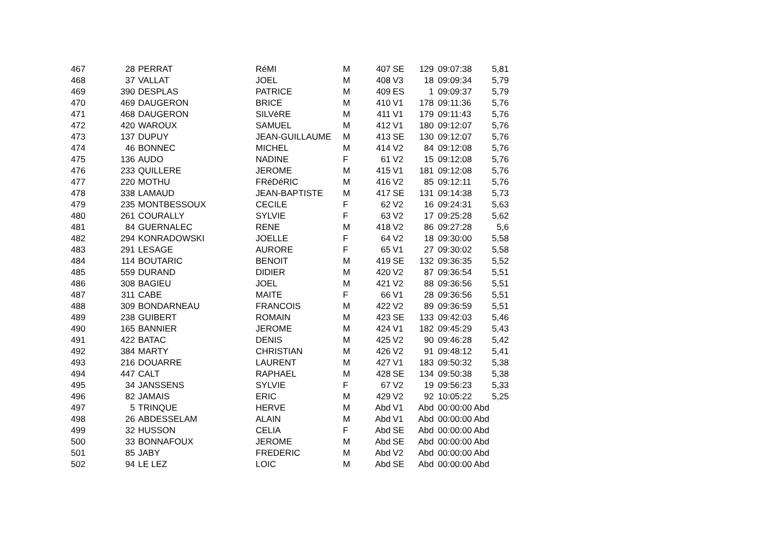| 467 | 28 | PERRAT | RéMI | M | 407 | SE | 129 | 09:07:38 | 5,81 |
| 468 | 37 | VALLAT | JOEL | M | 408 | V3 | 18 | 09:09:34 | 5,79 |
| 469 | 390 | DESPLAS | PATRICE | M | 409 | ES | 1 | 09:09:37 | 5,79 |
| 470 | 469 | DAUGERON | BRICE | M | 410 | V1 | 178 | 09:11:36 | 5,76 |
| 471 | 468 | DAUGERON | SILVèRE | M | 411 | V1 | 179 | 09:11:43 | 5,76 |
| 472 | 420 | WAROUX | SAMUEL | M | 412 | V1 | 180 | 09:12:07 | 5,76 |
| 473 | 137 | DUPUY | JEAN-GUILLAUME | M | 413 | SE | 130 | 09:12:07 | 5,76 |
| 474 | 46 | BONNEC | MICHEL | M | 414 | V2 | 84 | 09:12:08 | 5,76 |
| 475 | 136 | AUDO | NADINE | F | 61 | V2 | 15 | 09:12:08 | 5,76 |
| 476 | 233 | QUILLERE | JEROME | M | 415 | V1 | 181 | 09:12:08 | 5,76 |
| 477 | 220 | MOTHU | FRéDéRIC | M | 416 | V2 | 85 | 09:12:11 | 5,76 |
| 478 | 338 | LAMAUD | JEAN-BAPTISTE | M | 417 | SE | 131 | 09:14:38 | 5,73 |
| 479 | 235 | MONTBESSOUX | CECILE | F | 62 | V2 | 16 | 09:24:31 | 5,63 |
| 480 | 261 | COURALLY | SYLVIE | F | 63 | V2 | 17 | 09:25:28 | 5,62 |
| 481 | 84 | GUERNALEC | RENE | M | 418 | V2 | 86 | 09:27:28 | 5,6 |
| 482 | 294 | KONRADOWSKI | JOELLE | F | 64 | V2 | 18 | 09:30:00 | 5,58 |
| 483 | 291 | LESAGE | AURORE | F | 65 | V1 | 27 | 09:30:02 | 5,58 |
| 484 | 114 | BOUTARIC | BENOIT | M | 419 | SE | 132 | 09:36:35 | 5,52 |
| 485 | 559 | DURAND | DIDIER | M | 420 | V2 | 87 | 09:36:54 | 5,51 |
| 486 | 308 | BAGIEU | JOEL | M | 421 | V2 | 88 | 09:36:56 | 5,51 |
| 487 | 311 | CABE | MAITE | F | 66 | V1 | 28 | 09:36:56 | 5,51 |
| 488 | 309 | BONDARNEAU | FRANCOIS | M | 422 | V2 | 89 | 09:36:59 | 5,51 |
| 489 | 238 | GUIBERT | ROMAIN | M | 423 | SE | 133 | 09:42:03 | 5,46 |
| 490 | 165 | BANNIER | JEROME | M | 424 | V1 | 182 | 09:45:29 | 5,43 |
| 491 | 422 | BATAC | DENIS | M | 425 | V2 | 90 | 09:46:28 | 5,42 |
| 492 | 384 | MARTY | CHRISTIAN | M | 426 | V2 | 91 | 09:48:12 | 5,41 |
| 493 | 216 | DOUARRE | LAURENT | M | 427 | V1 | 183 | 09:50:32 | 5,38 |
| 494 | 447 | CALT | RAPHAEL | M | 428 | SE | 134 | 09:50:38 | 5,38 |
| 495 | 34 | JANSSENS | SYLVIE | F | 67 | V2 | 19 | 09:56:23 | 5,33 |
| 496 | 82 | JAMAIS | ERIC | M | 429 | V2 | 92 | 10:05:22 | 5,25 |
| 497 | 5 | TRINQUE | HERVE | M | Abd | V1 | Abd | 00:00:00 Abd | |
| 498 | 26 | ABDESSELAM | ALAIN | M | Abd | V1 | Abd | 00:00:00 Abd | |
| 499 | 32 | HUSSON | CELIA | F | Abd | SE | Abd | 00:00:00 Abd | |
| 500 | 33 | BONNAFOUX | JEROME | M | Abd | SE | Abd | 00:00:00 Abd | |
| 501 | 85 | JABY | FREDERIC | M | Abd | V2 | Abd | 00:00:00 Abd | |
| 502 | 94 | LE LEZ | LOIC | M | Abd | SE | Abd | 00:00:00 Abd | |